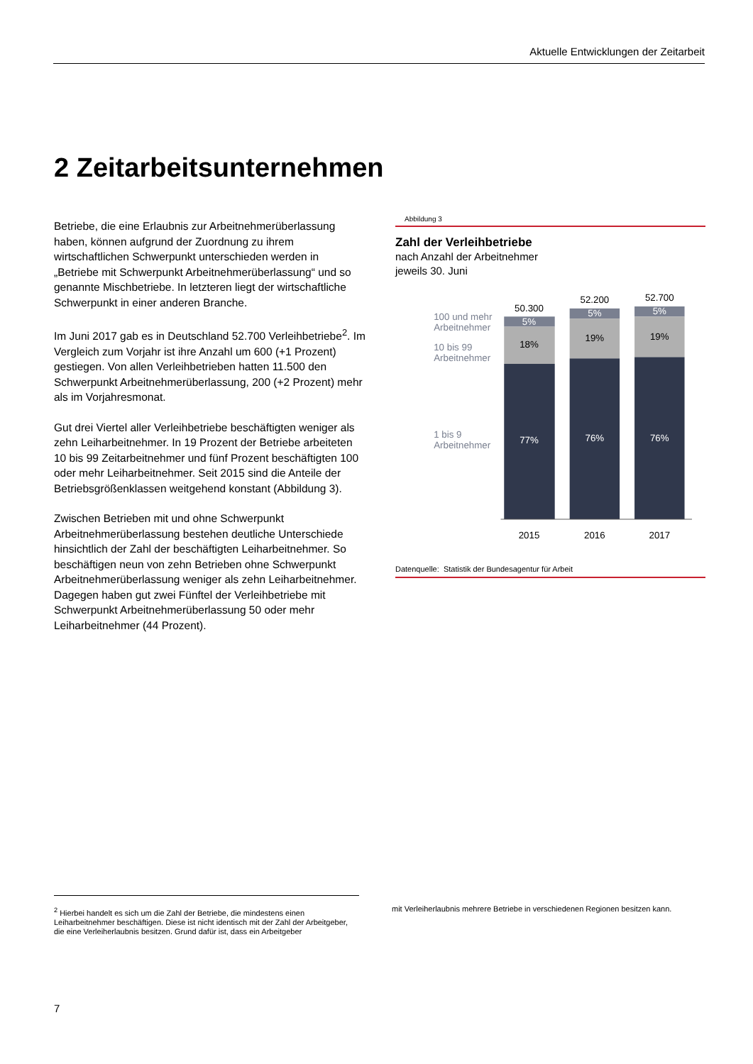Aktuelle Entwicklungen der Zeitarbeit
2 Zeitarbeitsunternehmen
Betriebe, die eine Erlaubnis zur Arbeitnehmerüberlassung haben, können aufgrund der Zuordnung zu ihrem wirtschaftlichen Schwerpunkt unterschieden werden in „Betriebe mit Schwerpunkt Arbeitnehmerüberlassung“ und so genannte Mischbetriebe. In letzteren liegt der wirtschaftliche Schwerpunkt in einer anderen Branche.
Im Juni 2017 gab es in Deutschland 52.700 Verleihbetriebe<sup>2</sup>. Im Vergleich zum Vorjahr ist ihre Anzahl um 600 (+1 Prozent) gestiegen. Von allen Verleihbetrieben hatten 11.500 den Schwerpunkt Arbeitnehmerüberlassung, 200 (+2 Prozent) mehr als im Vorjahresmonat.
Gut drei Viertel aller Verleihbetriebe beschäftigten weniger als zehn Leiharbeitnehmer. In 19 Prozent der Betriebe arbeiteten 10 bis 99 Zeitarbeitnehmer und fünf Prozent beschäftigten 100 oder mehr Leiharbeitnehmer. Seit 2015 sind die Anteile der Betriebsgrößenklassen weitgehend konstant (Abbildung 3).
Zwischen Betrieben mit und ohne Schwerpunkt Arbeitnehmerüberlassung bestehen deutliche Unterschiede hinsichtlich der Zahl der beschäftigten Leiharbeitnehmer. So beschäftigen neun von zehn Betrieben ohne Schwerpunkt Arbeitnehmerüberlassung weniger als zehn Leiharbeitnehmer. Dagegen haben gut zwei Fünftel der Verleihbetriebe mit Schwerpunkt Arbeitnehmerüberlassung 50 oder mehr Leiharbeitnehmer (44 Prozent).
Abbildung 3
Zahl der Verleihbetriebe
nach Anzahl der Arbeitnehmer
jeweils 30. Juni
100 und mehr
Arbeitnehmer
10 bis 99
Arbeitnehmer
1 bis 9
Arbeitnehmer
50.300
5%
18%
77%
2015
52.200
5%
19%
76%
2016
52.700
5%
19%
76%
2017
Datenquelle: Statistik der Bundesagentur für Arbeit
<sup>2</sup> Hierbei handelt es sich um die Zahl der Betriebe, die mindestens einen Leiharbeitnehmer beschäftigen. Diese ist nicht identisch mit der Zahl der Arbeitgeber, die eine Verleiherlaubnis besitzen. Grund dafür ist, dass ein Arbeitgeber
mit Verleiherlaubnis mehrere Betriebe in verschiedenen Regionen besitzen kann.
7